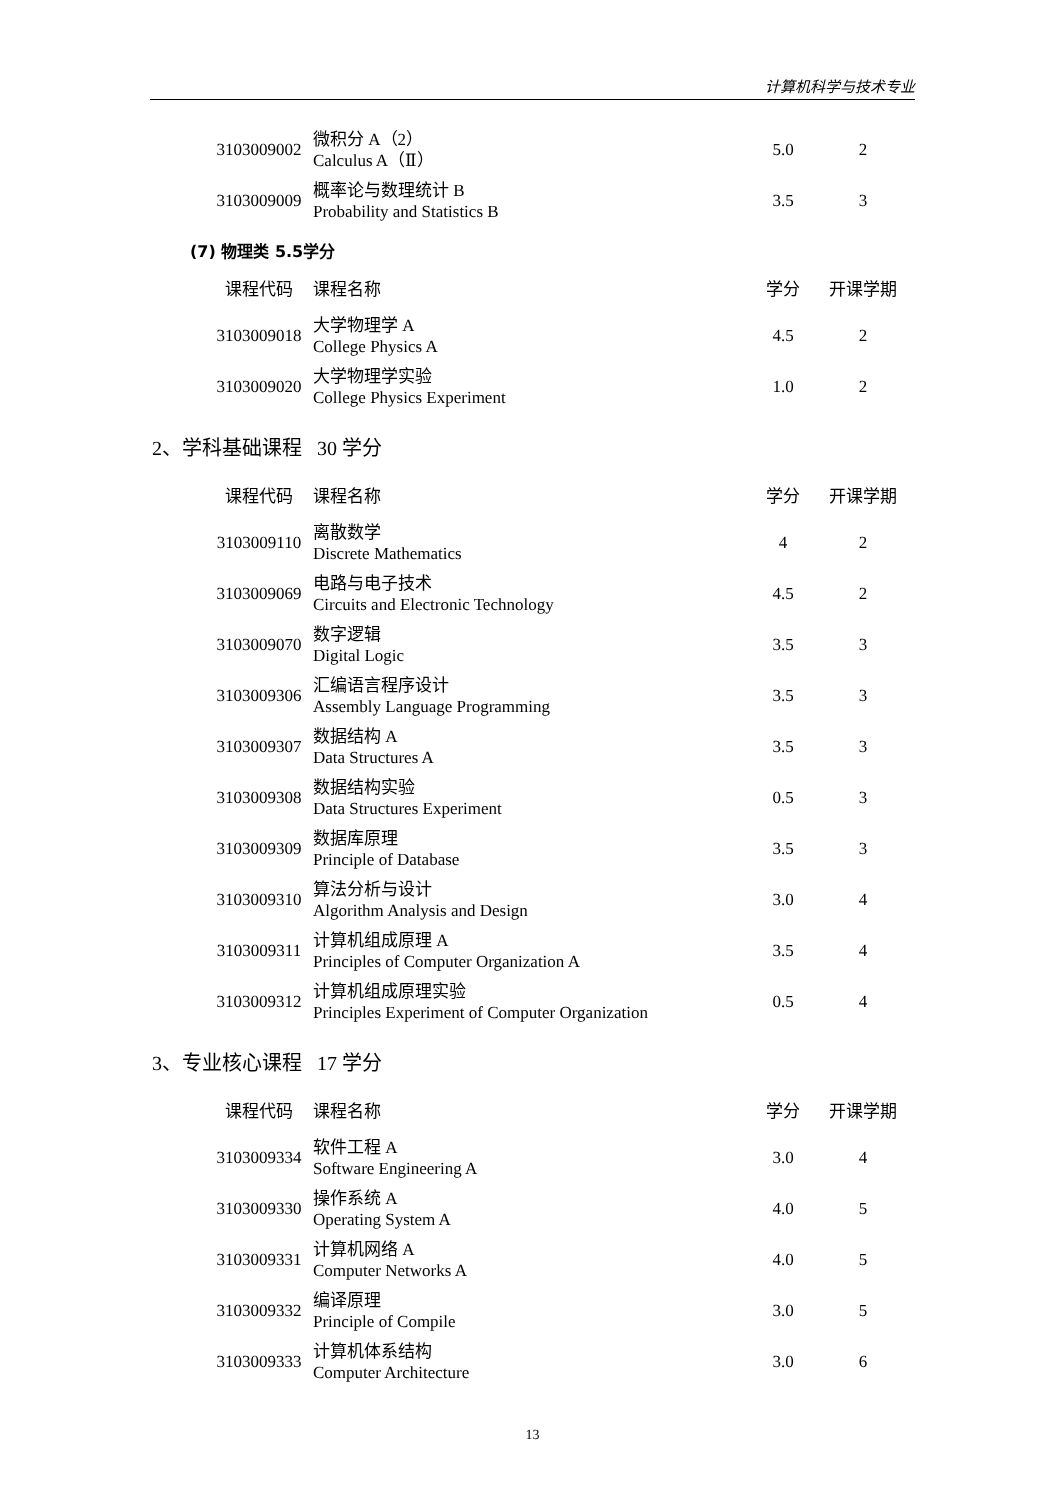计算机科学与技术专业
| 3103009002 | 微积分 A（2） Calculus A（Ⅱ） | 5.0 | 2 |
| 3103009009 | 概率论与数理统计 B Probability and Statistics B | 3.5 | 3 |
(7) 物理类 5.5学分
| 课程代码 | 课程名称 | 学分 | 开课学期 |
| --- | --- | --- | --- |
| 3103009018 | 大学物理学 A College Physics A | 4.5 | 2 |
| 3103009020 | 大学物理学实验 College Physics Experiment | 1.0 | 2 |
2、学科基础课程 30 学分
| 课程代码 | 课程名称 | 学分 | 开课学期 |
| --- | --- | --- | --- |
| 3103009110 | 离散数学 Discrete Mathematics | 4 | 2 |
| 3103009069 | 电路与电子技术 Circuits and Electronic Technology | 4.5 | 2 |
| 3103009070 | 数字逻辑 Digital Logic | 3.5 | 3 |
| 3103009306 | 汇编语言程序设计 Assembly Language Programming | 3.5 | 3 |
| 3103009307 | 数据结构 A Data Structures A | 3.5 | 3 |
| 3103009308 | 数据结构实验 Data Structures Experiment | 0.5 | 3 |
| 3103009309 | 数据库原理 Principle of Database | 3.5 | 3 |
| 3103009310 | 算法分析与设计 Algorithm Analysis and Design | 3.0 | 4 |
| 3103009311 | 计算机组成原理 A Principles of Computer Organization A | 3.5 | 4 |
| 3103009312 | 计算机组成原理实验 Principles Experiment of Computer Organization | 0.5 | 4 |
3、专业核心课程 17 学分
| 课程代码 | 课程名称 | 学分 | 开课学期 |
| --- | --- | --- | --- |
| 3103009334 | 软件工程 A Software Engineering A | 3.0 | 4 |
| 3103009330 | 操作系统 A Operating System A | 4.0 | 5 |
| 3103009331 | 计算机网络 A Computer Networks A | 4.0 | 5 |
| 3103009332 | 编译原理 Principle of Compile | 3.0 | 5 |
| 3103009333 | 计算机体系结构 Computer Architecture | 3.0 | 6 |
13